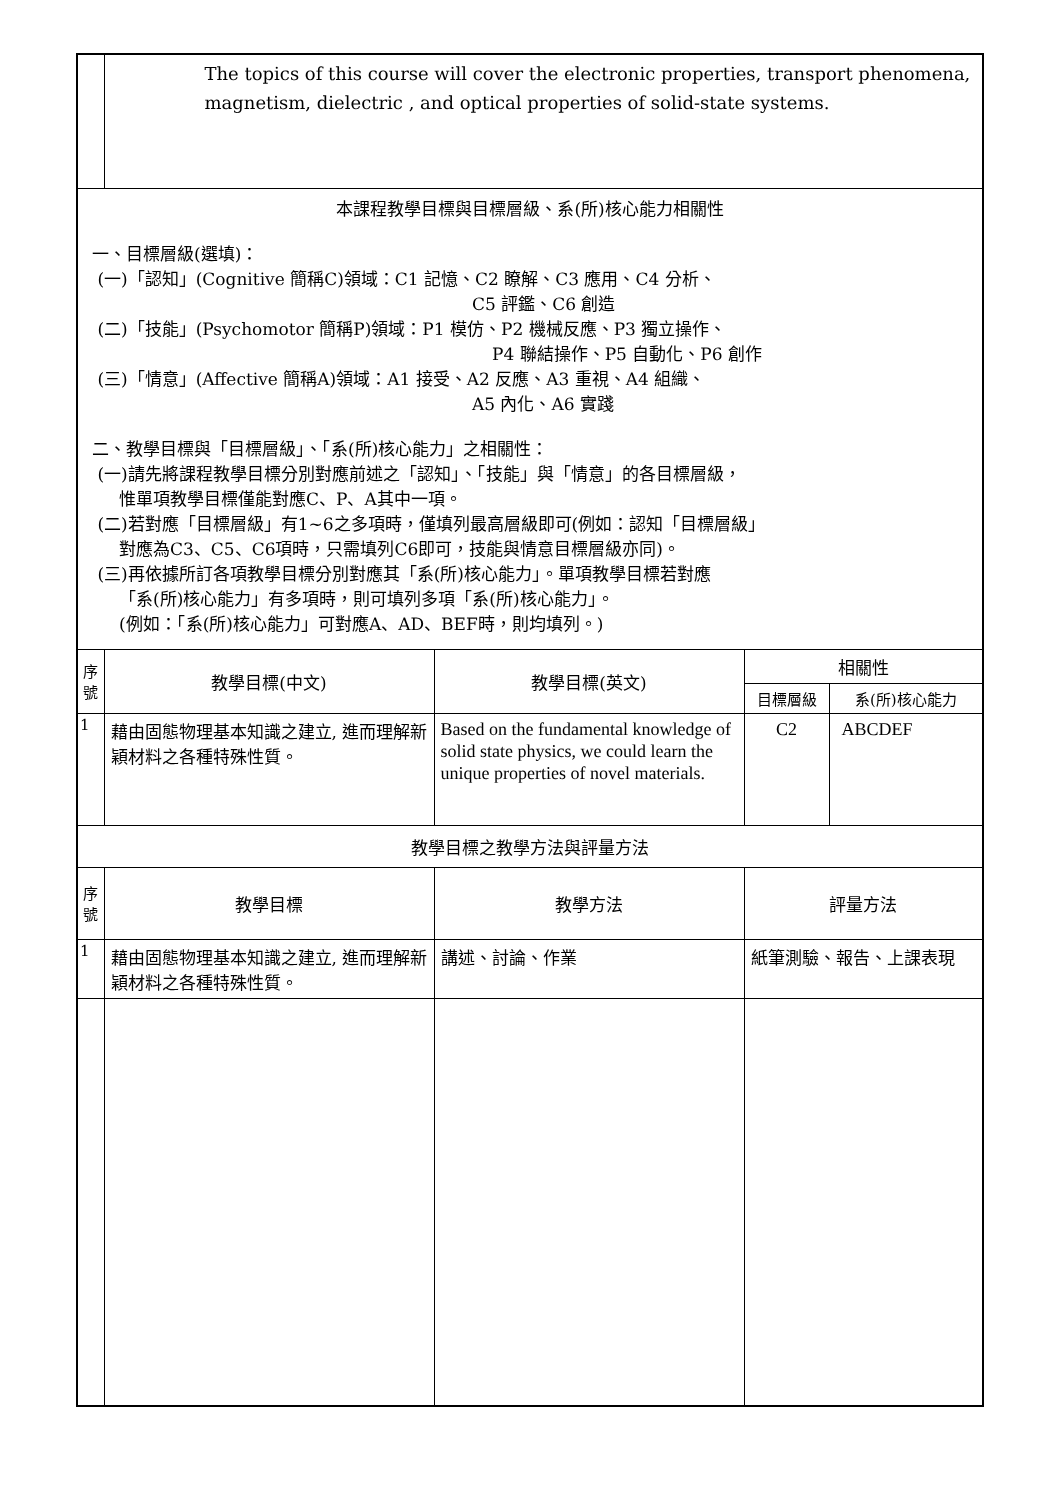| | The topics of this course will cover the electronic properties, transport phenomena, magnetism, dielectric , and optical properties of solid-state systems. | | | |
| 本課程教學目標與目標層級、系(所)核心能力相關性 一、目標層級(選填)： (一)「認知」(Cognitive 簡稱C)領域：C1 記憶、C2 瞭解、C3 應用、C4 分析、 C5 評鑑、C6 創造 (二)「技能」(Psychomotor 簡稱P)領域：P1 模仿、P2 機械反應、P3 獨立操作、 P4 聯結操作、P5 自動化、P6 創作 (三)「情意」(Affective 簡稱A)領域：A1 接受、A2 反應、A3 重視、A4 組織、 A5 內化、A6 實踐 二、教學目標與「目標層級」、「系(所)核心能力」之相關性： (一)請先將課程教學目標分別對應前述之「認知」、「技能」與「情意」的各目標層級， 惟單項教學目標僅能對應C、P、A其中一項。 (二)若對應「目標層級」有1~6之多項時，僅填列最高層級即可(例如：認知「目標層級」 對應為C3、C5、C6項時，只需填列C6即可，技能與情意目標層級亦同)。 (三)再依據所訂各項教學目標分別對應其「系(所)核心能力」。單項教學目標若對應 「系(所)核心能力」有多項時，則可填列多項「系(所)核心能力」。 (例如：「系(所)核心能力」可對應A、AD、BEF時，則均填列。) | | | | |
| 序 號 | 教學目標(中文) | 教學目標(英文) | 相關性 | |
| | | | 目標層級 | 系(所)核心能力 |
| 1 | 藉由固態物理基本知識之建立, 進而理解新穎材料之各種特殊性質。 | Based on the fundamental knowledge of solid state physics, we could learn the unique properties of novel materials. | C2 | ABCDEF |
| 教學目標之教學方法與評量方法 | | | | |
| 序 號 | 教學目標 | 教學方法 | 評量方法 | |
| 1 | 藉由固態物理基本知識之建立, 進而理解新穎材料之各種特殊性質。 | 講述、討論、作業 | 紙筆測驗、報告、上課表現 | |